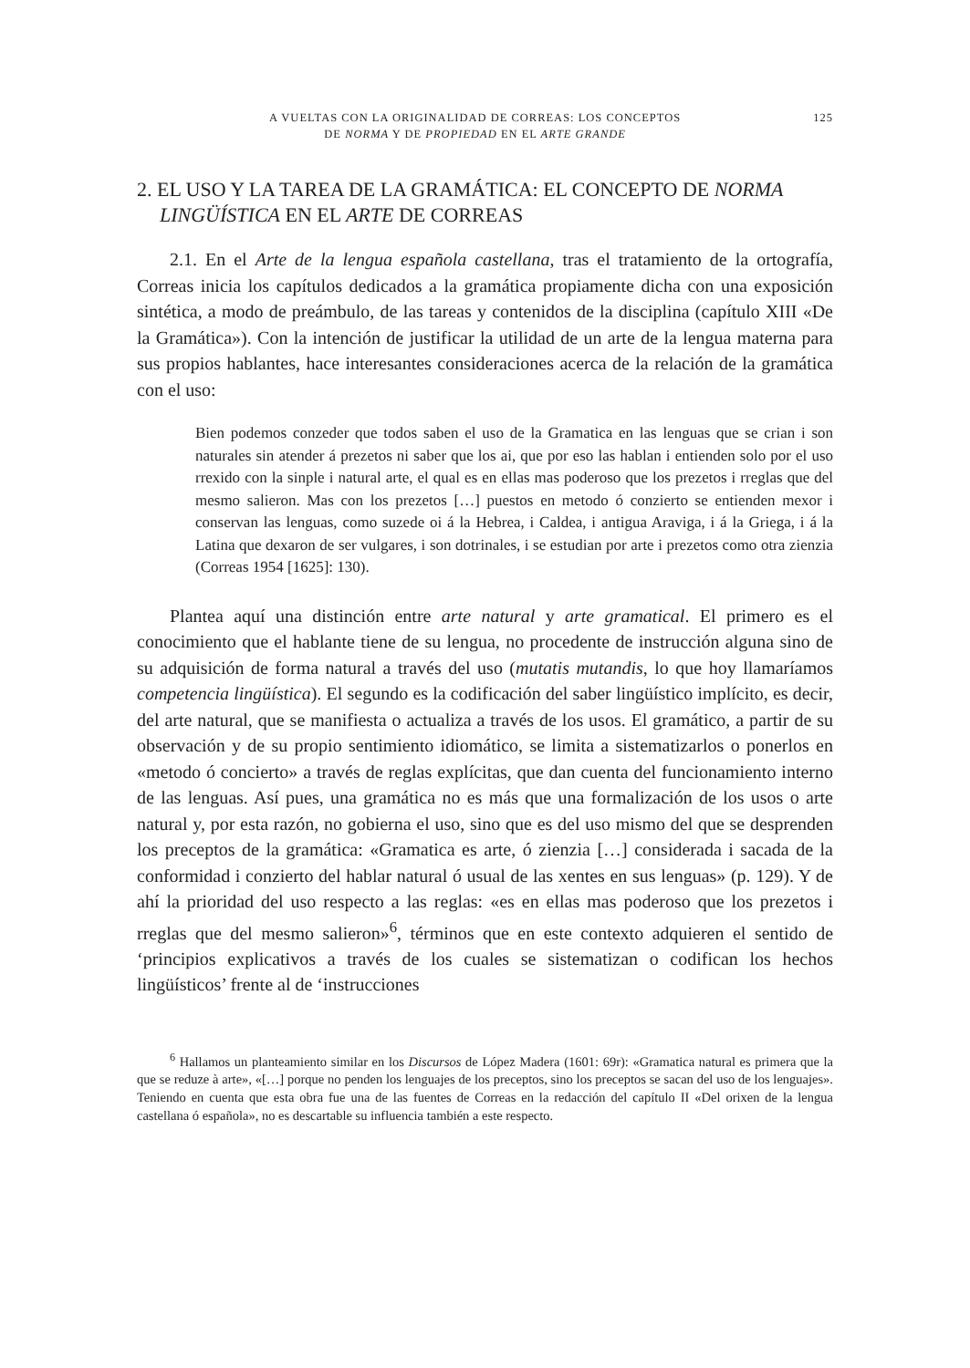A VUELTAS CON LA ORIGINALIDAD DE CORREAS: LOS CONCEPTOS
DE NORMA Y DE PROPIEDAD EN EL ARTE GRANDE
125
2. EL USO Y LA TAREA DE LA GRAMÁTICA: EL CONCEPTO DE NORMA LINGÜÍSTICA EN EL ARTE DE CORREAS
2.1. En el Arte de la lengua española castellana, tras el tratamiento de la ortografía, Correas inicia los capítulos dedicados a la gramática propiamente dicha con una exposición sintética, a modo de preámbulo, de las tareas y contenidos de la disciplina (capítulo XIII «De la Gramática»). Con la intención de justificar la utilidad de un arte de la lengua materna para sus propios hablantes, hace interesantes consideraciones acerca de la relación de la gramática con el uso:
Bien podemos conzeder que todos saben el uso de la Gramatica en las lenguas que se crian i son naturales sin atender á prezetos ni saber que los ai, que por eso las hablan i entienden solo por el uso rrexido con la sinple i natural arte, el qual es en ellas mas poderoso que los prezetos i rreglas que del mesmo salieron. Mas con los prezetos […] puestos en metodo ó conzierto se entienden mexor i conservan las lenguas, como suzede oi á la Hebrea, i Caldea, i antigua Araviga, i á la Griega, i á la Latina que dexaron de ser vulgares, i son dotrinales, i se estudian por arte i prezetos como otra zienzia (Correas 1954 [1625]: 130).
Plantea aquí una distinción entre arte natural y arte gramatical. El primero es el conocimiento que el hablante tiene de su lengua, no procedente de instrucción alguna sino de su adquisición de forma natural a través del uso (mutatis mutandis, lo que hoy llamaríamos competencia lingüística). El segundo es la codificación del saber lingüístico implícito, es decir, del arte natural, que se manifiesta o actualiza a través de los usos. El gramático, a partir de su observación y de su propio sentimiento idiomático, se limita a sistematizarlos o ponerlos en «metodo ó concierto» a través de reglas explícitas, que dan cuenta del funcionamiento interno de las lenguas. Así pues, una gramática no es más que una formalización de los usos o arte natural y, por esta razón, no gobierna el uso, sino que es del uso mismo del que se desprenden los preceptos de la gramática: «Gramatica es arte, ó zienzia […] considerada i sacada de la conformidad i conzierto del hablar natural ó usual de las xentes en sus lenguas» (p. 129). Y de ahí la prioridad del uso respecto a las reglas: «es en ellas mas poderoso que los prezetos i rreglas que del mesmo salieron»<sup>6</sup>, términos que en este contexto adquieren el sentido de ‘principios explicativos a través de los cuales se sistematizan o codifican los hechos lingüísticos’ frente al de ‘instrucciones
<sup>6</sup> Hallamos un planteamiento similar en los Discursos de López Madera (1601: 69r): «Gramatica natural es primera que la que se reduze à arte», «[…] porque no penden los lenguajes de los preceptos, sino los preceptos se sacan del uso de los lenguajes». Teniendo en cuenta que esta obra fue una de las fuentes de Correas en la redacción del capítulo II «Del orixen de la lengua castellana ó española», no es descartable su influencia también a este respecto.